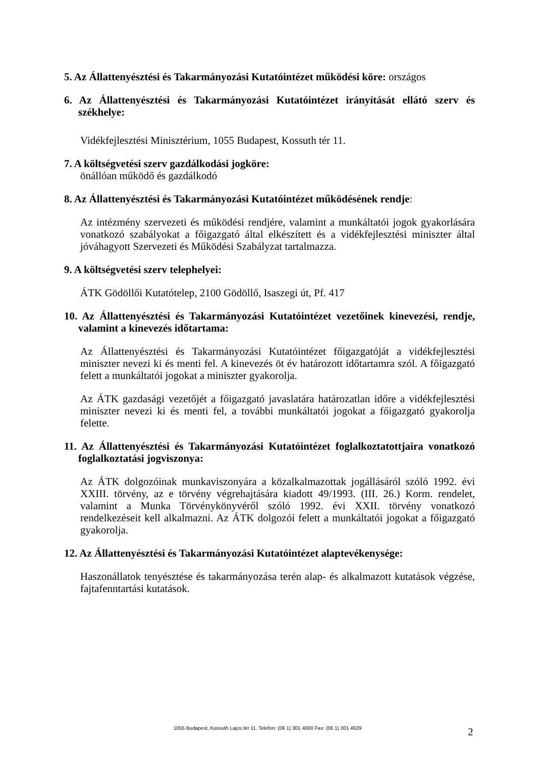5. Az Állattenyésztési és Takarmányozási Kutatóintézet működési köre: országos
6. Az Állattenyésztési és Takarmányozási Kutatóintézet irányítását ellátó szerv és székhelye:
Vidékfejlesztési Minisztérium, 1055 Budapest, Kossuth tér 11.
7. A költségvetési szerv gazdálkodási jogköre:
önállóan működő és gazdálkodó
8. Az Állattenyésztési és Takarmányozási Kutatóintézet működésének rendje:
Az intézmény szervezeti és működési rendjére, valamint a munkáltatói jogok gyakorlására vonatkozó szabályokat a főigazgató által elkészített és a vidékfejlesztési miniszter által jóváhagyott Szervezeti és Működési Szabályzat tartalmazza.
9. A költségvetési szerv telephelyei:
ÁTK Gödöllői Kutatótelep, 2100 Gödöllő, Isaszegi út, Pf. 417
10. Az Állattenyésztési és Takarmányozási Kutatóintézet vezetőinek kinevezési, rendje, valamint a kinevezés időtartama:
Az Állattenyésztési és Takarmányozási Kutatóintézet főigazgatóját a vidékfejlesztési miniszter nevezi ki és menti fel. A kinevezés öt év határozott időtartamra szól. A főigazgató felett a munkáltatói jogokat a miniszter gyakorolja.
Az ÁTK gazdasági vezetőjét a főigazgató javaslatára határozatlan időre a vidékfejlesztési miniszter nevezi ki és menti fel, a további munkáltatói jogokat a főigazgató gyakorolja felette.
11. Az Állattenyésztési és Takarmányozási Kutatóintézet foglalkoztatottjaira vonatkozó foglalkoztatási jogviszonya:
Az ÁTK dolgozóinak munkaviszonyára a közalkalmazottak jogállásáról szóló 1992. évi XXIII. törvény, az e törvény végrehajtására kiadott 49/1993. (III. 26.) Korm. rendelet, valamint a Munka Törvénykönyvéről szóló 1992. évi XXII. törvény vonatkozó rendelkezéseit kell alkalmazni. Az ÁTK dolgozói felett a munkáltatói jogokat a főigazgató gyakorolja.
12. Az Állattenyésztési és Takarmányozási Kutatóintézet alaptevékenysége:
Haszonállatok tenyésztése és takarmányozása terén alap- és alkalmazott kutatások végzése, fajtafenntartási kutatások.
1055 Budapest, Kossuth Lajos tér 11. Telefon: (06 1) 301 4000 Fax: (06 1) 301 4629
2